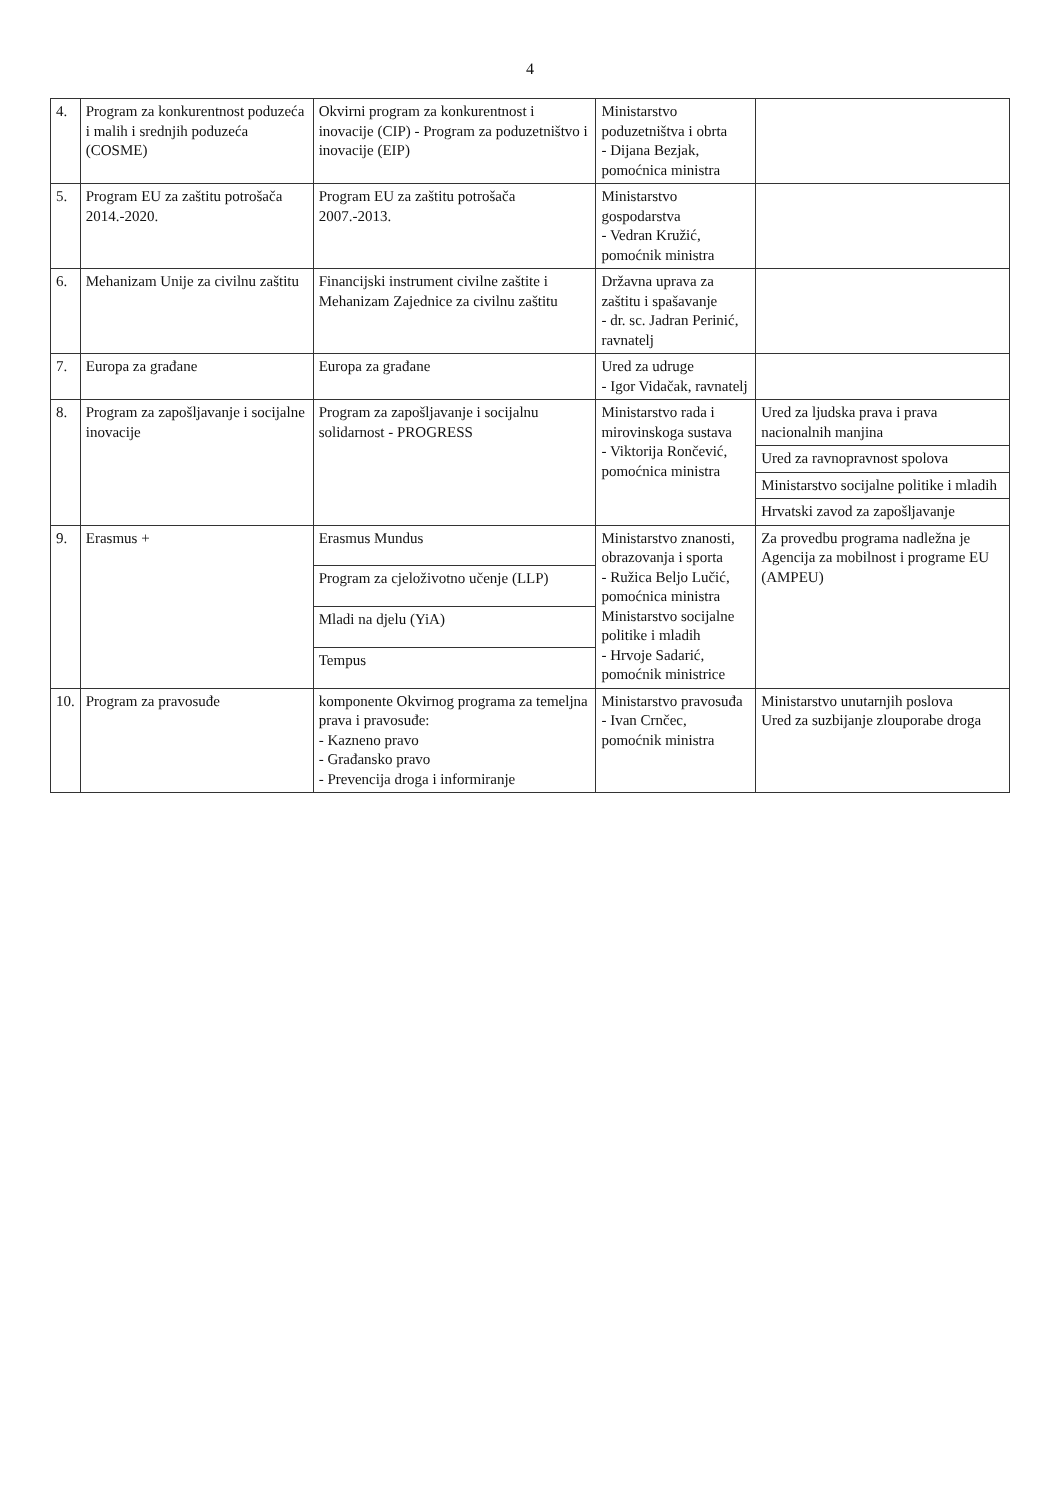4
| 4. | Program za konkurentnost poduzeća i malih i srednjih poduzeća (COSME) | Okvirni program za konkurentnost i inovacije (CIP) - Program za poduzetništvo i inovacije (EIP) | Ministarstvo poduzetništva i obrta - Dijana Bezjak, pomoćnica ministra | |
| 5. | Program EU za zaštitu potrošača 2014.-2020. | Program EU za zaštitu potrošača 2007.-2013. | Ministarstvo gospodarstva - Vedran Kružić, pomoćnik ministra | |
| 6. | Mehanizam Unije za civilnu zaštitu | Financijski instrument civilne zaštite i Mehanizam Zajednice za civilnu zaštitu | Državna uprava za zaštitu i spašavanje - dr. sc. Jadran Perinić, ravnatelj | |
| 7. | Europa za građane | Europa za građane | Ured za udruge - Igor Vidačak, ravnatelj | |
| 8. | Program za zapošljavanje i socijalne inovacije | Program za zapošljavanje i socijalnu solidarnost - PROGRESS | Ministarstvo rada i mirovinskoga sustava - Viktorija Rončević, pomoćnica ministra | Ured za ljudska prava i prava nacionalnih manjina |
| | | | | Ured za ravnopravnost spolova |
| | | | | Ministarstvo socijalne politike i mladih |
| | | | | Hrvatski zavod za zapošljavanje |
| 9. | Erasmus + | Erasmus Mundus | Ministarstvo znanosti, obrazovanja i sporta - Ružica Beljo Lučić, pomoćnica ministra Ministarstvo socijalne politike i mladih - Hrvoje Sadarić, pomoćnik ministrice | Za provedbu programa nadležna je Agencija za mobilnost i programe EU (AMPEU) |
| | | Program za cjeloživotno učenje (LLP) | | |
| | | Mladi na djelu (YiA) | | |
| | | Tempus | | |
| 10. | Program za pravosuđe | komponente Okvirnog programa za temeljna prava i pravosuđe: - Kazneno pravo - Građansko pravo - Prevencija droga i informiranje | Ministarstvo pravosuđa - Ivan Crnčec, pomoćnik ministra | Ministarstvo unutarnjih poslova Ured za suzbijanje zlouporabe droga |